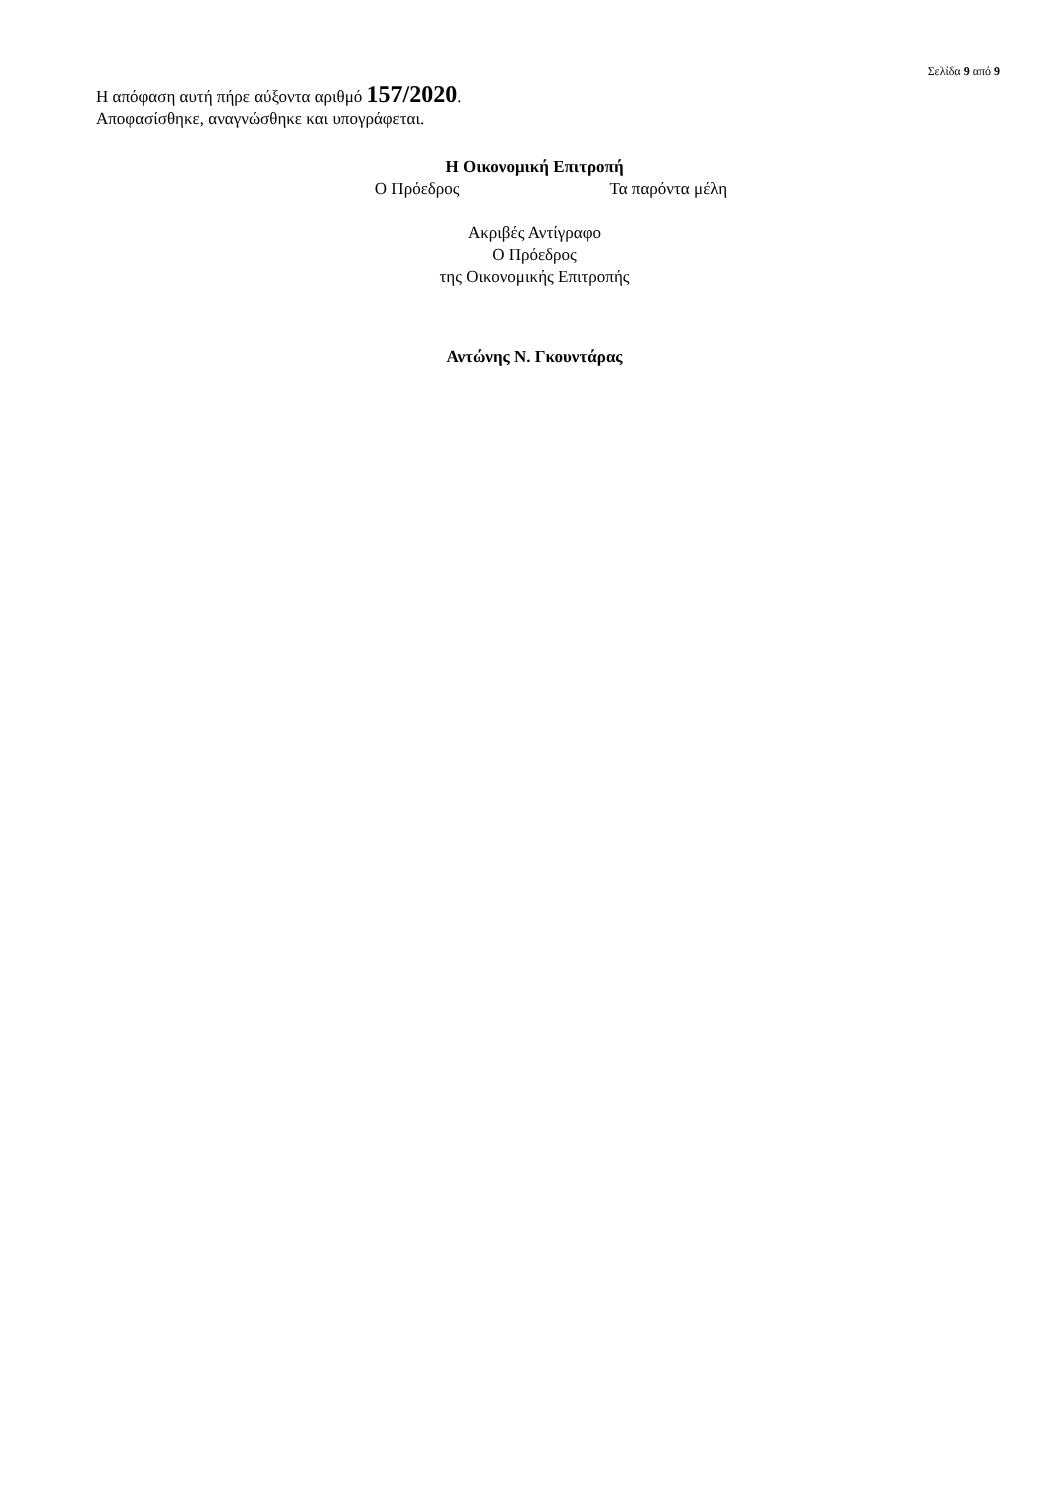Σελίδα 9 από 9
Η απόφαση αυτή πήρε αύξοντα αριθμό 157/2020.
Αποφασίσθηκε, αναγνώσθηκε και υπογράφεται.
Η Οικονομική Επιτροπή
Ο Πρόεδρος Τα παρόντα μέλη
Ακριβές Αντίγραφο
Ο Πρόεδρος
της Οικονομικής Επιτροπής
Αντώνης Ν. Γκουντάρας